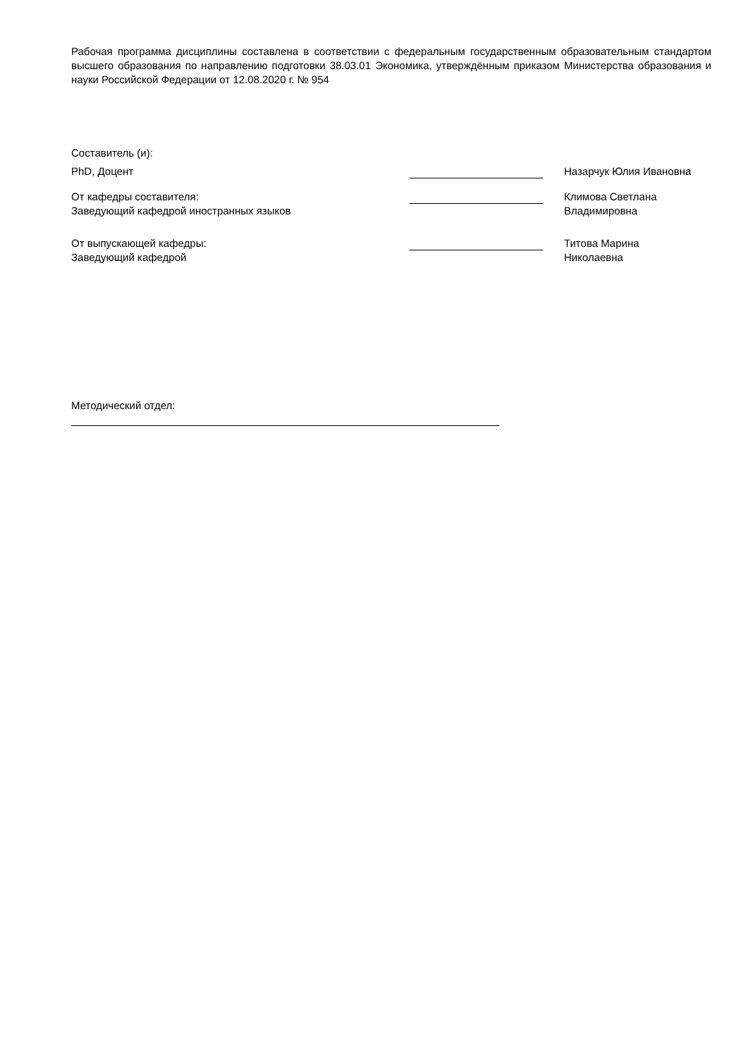Рабочая программа дисциплины составлена в соответствии с федеральным государственным образовательным стандартом высшего образования по направлению подготовки 38.03.01 Экономика, утверждённым приказом Министерства образования и науки Российской Федерации от 12.08.2020 г. № 954
Составитель (и):
PhD, Доцент Назарчук Юлия Ивановна
От кафедры составителя:
Заведующий кафедрой иностранных языков
Климова Светлана
Владимировна
От выпускающей кафедры:
Заведующий кафедрой
Титова Марина
Николаевна
Методический отдел: